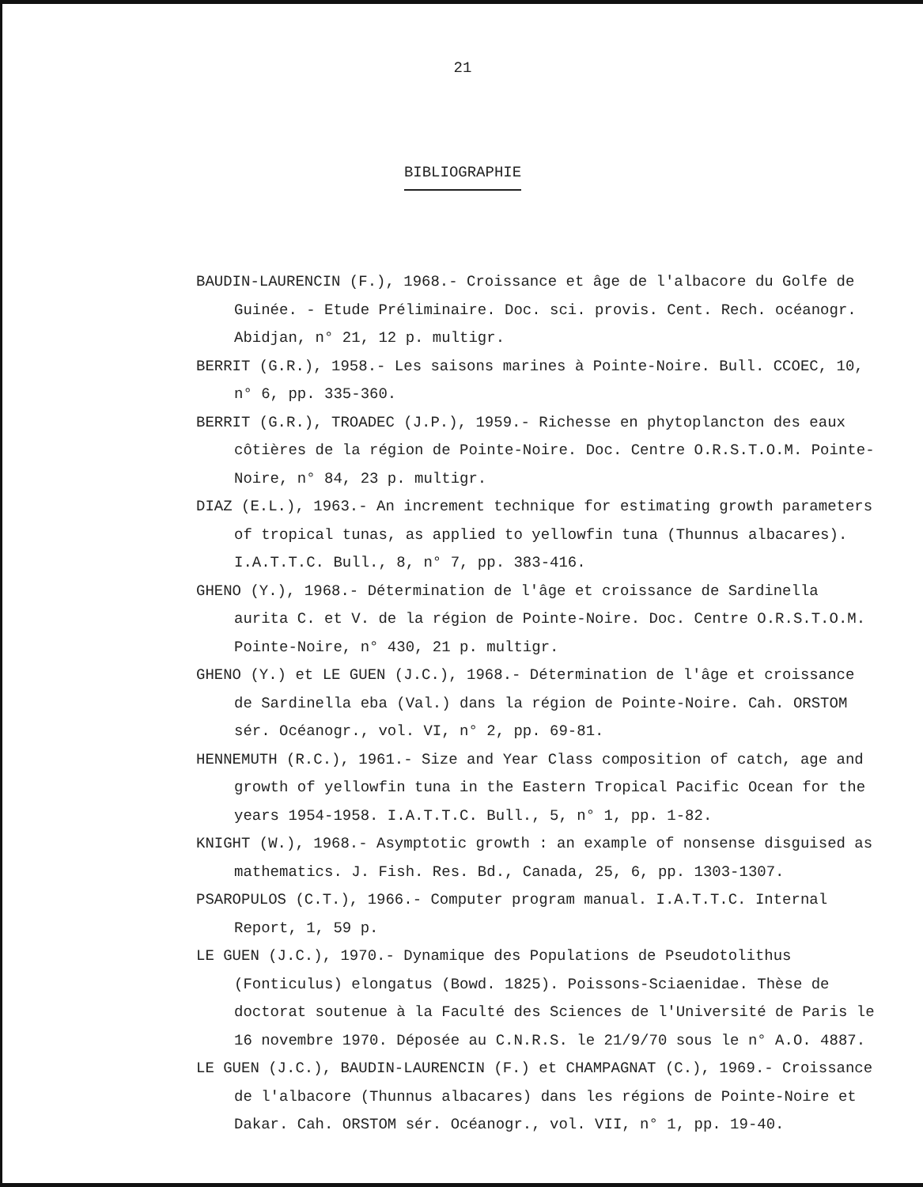21
BIBLIOGRAPHIE
BAUDIN-LAURENCIN (F.), 1968.- Croissance et âge de l'albacore du Golfe de Guinée. - Etude Préliminaire. Doc. sci. provis. Cent. Rech. océanogr. Abidjan, n° 21, 12 p. multigr.
BERRIT (G.R.), 1958.- Les saisons marines à Pointe-Noire. Bull. CCOEC, 10, n° 6, pp. 335-360.
BERRIT (G.R.), TROADEC (J.P.), 1959.- Richesse en phytoplancton des eaux côtières de la région de Pointe-Noire. Doc. Centre O.R.S.T.O.M. Pointe-Noire, n° 84, 23 p. multigr.
DIAZ (E.L.), 1963.- An increment technique for estimating growth parameters of tropical tunas, as applied to yellowfin tuna (Thunnus albacares). I.A.T.T.C. Bull., 8, n° 7, pp. 383-416.
GHENO (Y.), 1968.- Détermination de l'âge et croissance de Sardinella aurita C. et V. de la région de Pointe-Noire. Doc. Centre O.R.S.T.O.M. Pointe-Noire, n° 430, 21 p. multigr.
GHENO (Y.) et LE GUEN (J.C.), 1968.- Détermination de l'âge et croissance de Sardinella eba (Val.) dans la région de Pointe-Noire. Cah. ORSTOM sér. Océanogr., vol. VI, n° 2, pp. 69-81.
HENNEMUTH (R.C.), 1961.- Size and Year Class composition of catch, age and growth of yellowfin tuna in the Eastern Tropical Pacific Ocean for the years 1954-1958. I.A.T.T.C. Bull., 5, n° 1, pp. 1-82.
KNIGHT (W.), 1968.- Asymptotic growth : an example of nonsense disguised as mathematics. J. Fish. Res. Bd., Canada, 25, 6, pp. 1303-1307.
PSAROPULOS (C.T.), 1966.- Computer program manual. I.A.T.T.C. Internal Report, 1, 59 p.
LE GUEN (J.C.), 1970.- Dynamique des Populations de Pseudotolithus (Fonticulus) elongatus (Bowd. 1825). Poissons-Sciaenidae. Thèse de doctorat soutenue à la Faculté des Sciences de l'Université de Paris le 16 novembre 1970. Déposée au C.N.R.S. le 21/9/70 sous le n° A.O. 4887.
LE GUEN (J.C.), BAUDIN-LAURENCIN (F.) et CHAMPAGNAT (C.), 1969.- Croissance de l'albacore (Thunnus albacares) dans les régions de Pointe-Noire et Dakar. Cah. ORSTOM sér. Océanogr., vol. VII, n° 1, pp. 19-40.